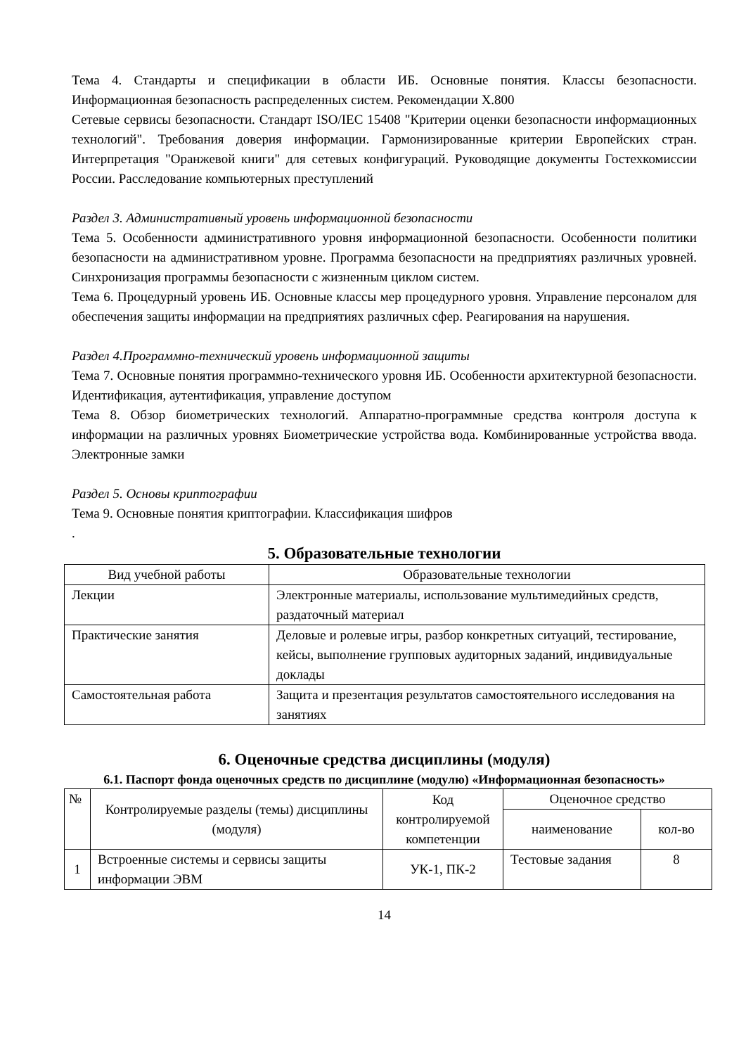Тема 4. Стандарты и спецификации в области ИБ. Основные понятия. Классы безопасности. Информационная безопасность распределенных систем. Рекомендации X.800
Сетевые сервисы безопасности. Стандарт ISO/IEC 15408 "Критерии оценки безопасности информационных технологий". Требования доверия информации. Гармонизированные критерии Европейских стран. Интерпретация "Оранжевой книги" для сетевых конфигураций. Руководящие документы Гостехкомиссии России. Расследование компьютерных преступлений
Раздел 3. Административный уровень информационной безопасности
Тема 5. Особенности административного уровня информационной безопасности. Особенности политики безопасности на административном уровне. Программа безопасности на предприятиях различных уровней. Синхронизация программы безопасности с жизненным циклом систем.
Тема 6. Процедурный уровень ИБ. Основные классы мер процедурного уровня. Управление персоналом для обеспечения защиты информации на предприятиях различных сфер. Реагирования на нарушения.
Раздел 4.Программно-технический уровень информационной защиты
Тема 7. Основные понятия программно-технического уровня ИБ. Особенности архитектурной безопасности. Идентификация, аутентификация, управление доступом
Тема 8. Обзор биометрических технологий. Аппаратно-программные средства контроля доступа к информации на различных уровнях Биометрические устройства вода. Комбинированные устройства ввода. Электронные замки
Раздел 5. Основы криптографии
Тема 9. Основные понятия криптографии. Классификация шифров
.
5. Образовательные технологии
| Вид учебной работы | Образовательные технологии |
| --- | --- |
| Лекции | Электронные материалы, использование мультимедийных средств, раздаточный материал |
| Практические занятия | Деловые и ролевые игры, разбор конкретных ситуаций, тестирование, кейсы, выполнение групповых аудиторных заданий, индивидуальные доклады |
| Самостоятельная работа | Защита и презентация результатов самостоятельного исследования на занятиях |
6. Оценочные средства дисциплины (модуля)
6.1. Паспорт фонда оценочных средств по дисциплине (модулю) «Информационная безопасность»
| № | Контролируемые разделы (темы) дисциплины (модуля) | Код контролируемой компетенции | Оценочное средство | |
| --- | --- | --- | --- | --- |
| | | | наименование | кол-во |
| 1 | Встроенные системы и сервисы защиты информации ЭВМ | УК-1, ПК-2 | Тестовые задания | 8 |
14